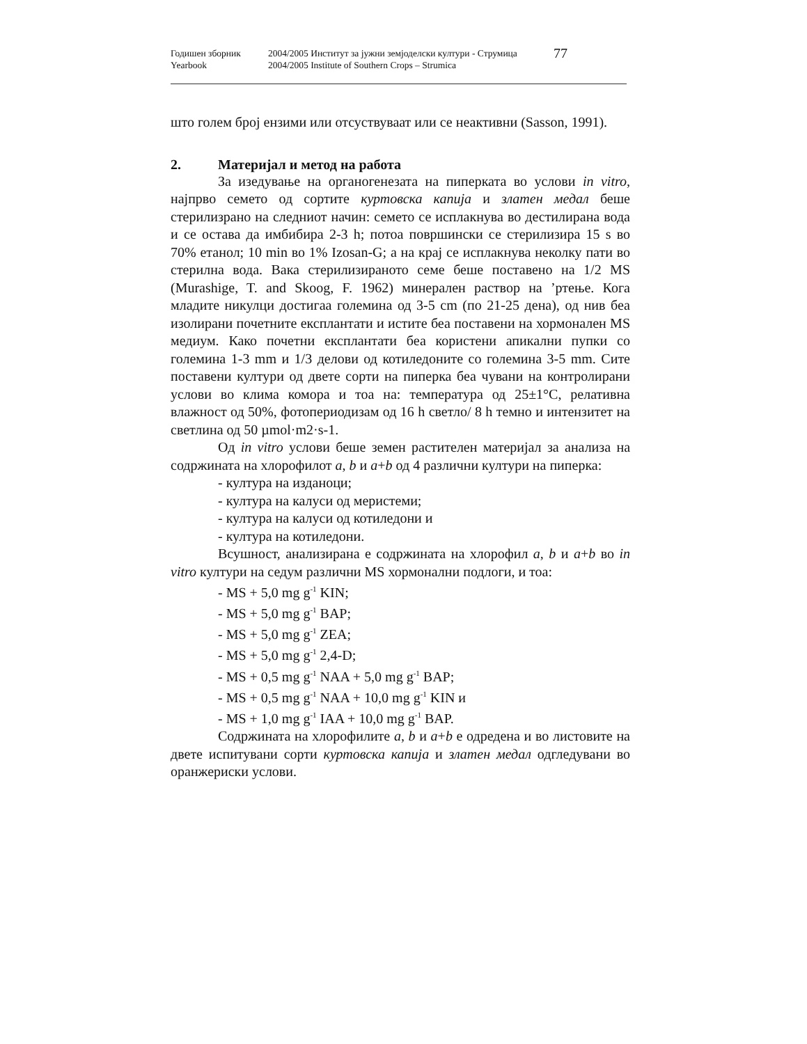Годишен зборник
Yearbook
2004/2005 Институт за јужни земјоделски култури - Струмица
2004/2005 Institute of Southern Crops – Strumica
77
што голем број ензими или отсуствуваат или се неактивни (Sasson, 1991).
2. Материјал и метод на работа
За изедување на органогенезата на пиперката во услови in vitro, најпрво семето од сортите куртовска капија и златен медал беше стерилизрано на следниот начин: семето се исплакнува во дестилирана вода и се остава да имбибира 2-3 h; потоа површински се стерилизира 15 s во 70% етанол; 10 min во 1% Izosan-G; а на крај се исплакнува неколку пати во стерилна вода. Вака стерилизираното семе беше поставено на 1/2 MS (Murashige, T. and Skoog, F. 1962) минерален раствор на ’ртење. Кога младите никулци достигаа големина од 3-5 cm (по 21-25 дена), од нив беа изолирани почетните експлантати и истите беа поставени на хормонален MS медиум. Како почетни експлантати беа користени апикални пупки со големина 1-3 mm и 1/3 делови од котиледоните со големина 3-5 mm. Сите поставени култури од двете сорти на пиперка беа чувани на контролирани услови во клима комора и тоа на: температура од 25±1°C, релативна влажност од 50%, фотопериодизам од 16 h светло/ 8 h темно и интензитет на светлина од 50 µmol·m2·s-1.
Од in vitro услови беше земен растителен материјал за анализа на содржината на хлорофилот a, b и a+b од 4 различни култури на пиперка:
- култура на изданоци;
- култура на калуси од меристеми;
- култура на калуси од котиледони и
- култура на котиледони.
Всушност, анализирана е содржината на хлорофил a, b и a+b во in vitro култури на седум различни MS хормонални подлоги, и тоа:
- MS + 5,0 mg g<sup>-1</sup> KIN;
- MS + 5,0 mg g<sup>-1</sup> BAP;
- MS + 5,0 mg g<sup>-1</sup> ZEA;
- MS + 5,0 mg g<sup>-1</sup> 2,4-D;
- MS + 0,5 mg g<sup>-1</sup> NAA + 5,0 mg g<sup>-1</sup> BAP;
- MS + 0,5 mg g<sup>-1</sup> NAA + 10,0 mg g<sup>-1</sup> KIN и
- MS + 1,0 mg g<sup>-1</sup> IAA + 10,0 mg g<sup>-1</sup> BAP.
Содржината на хлорофилите a, b и a+b е одредена и во листовите на двете испитувани сорти куртовска капија и златен медал одгледувани во оранжериски услови.